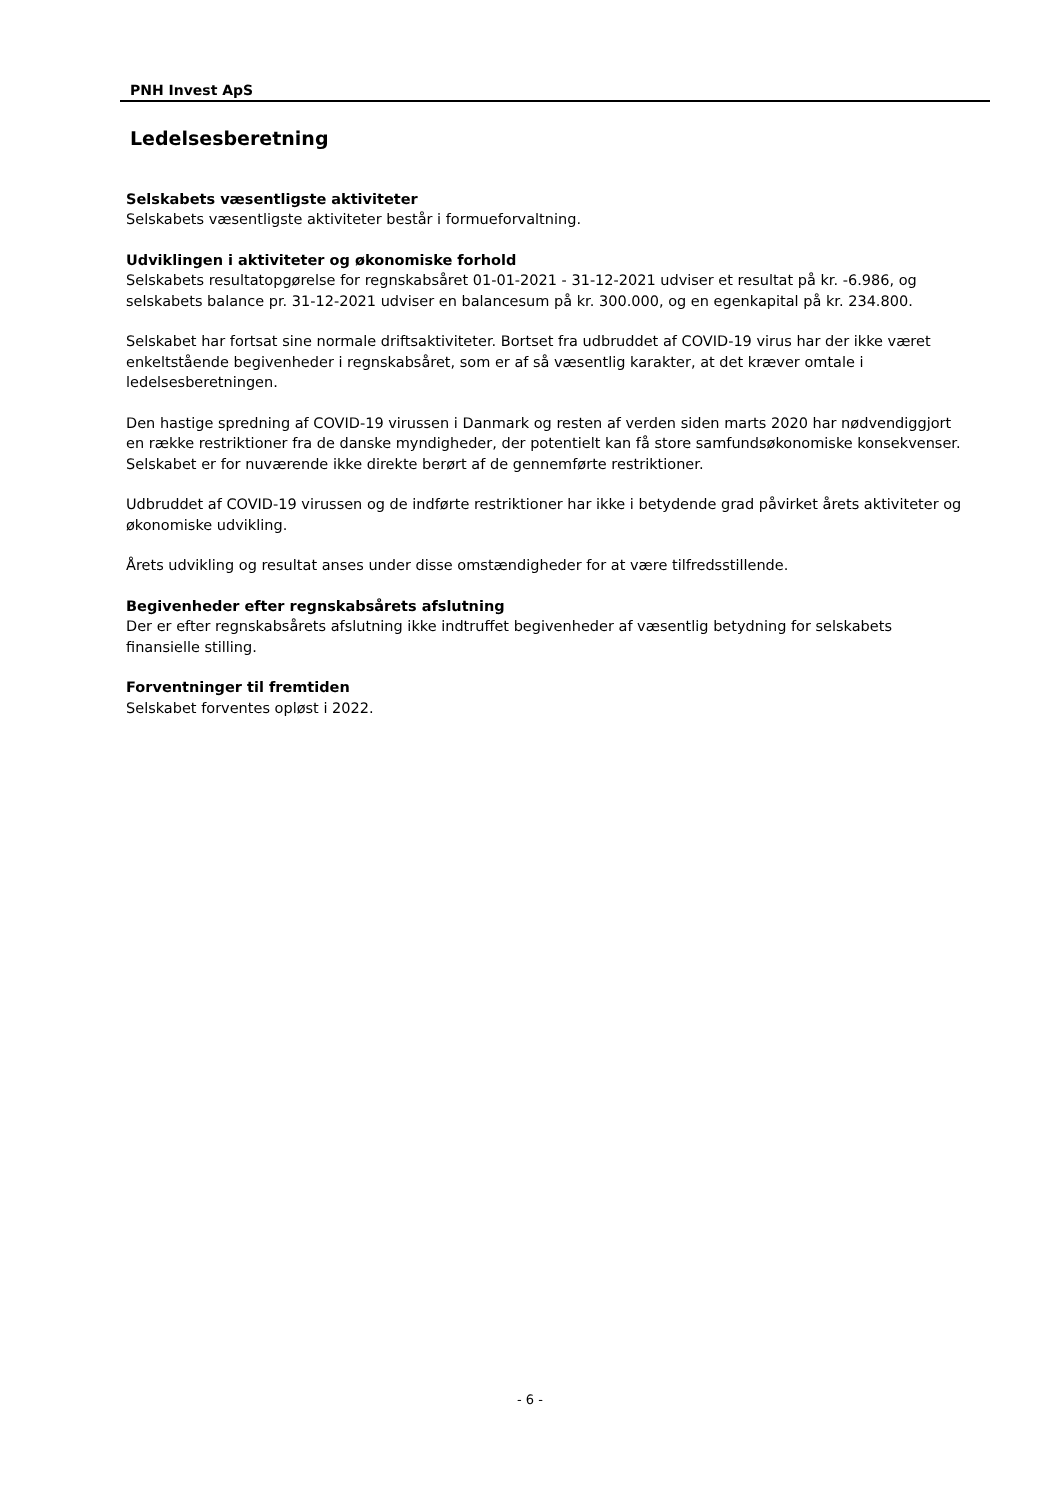PNH Invest ApS
Ledelsesberetning
Selskabets væsentligste aktiviteter
Selskabets væsentligste aktiviteter består i formueforvaltning.
Udviklingen i aktiviteter og økonomiske forhold
Selskabets resultatopgørelse for regnskabsåret 01-01-2021 - 31-12-2021 udviser et resultat på kr. -6.986, og selskabets balance pr. 31-12-2021 udviser en balancesum på kr. 300.000, og en egenkapital på kr. 234.800.
Selskabet har fortsat sine normale driftsaktiviteter. Bortset fra udbruddet af COVID-19 virus har der ikke været enkeltstående begivenheder i regnskabsåret, som er af så væsentlig karakter, at det kræver omtale i ledelsesberetningen.
Den hastige spredning af COVID-19 virussen i Danmark og resten af verden siden marts 2020 har nødvendiggjort en række restriktioner fra de danske myndigheder, der potentielt kan få store samfundsøkonomiske konsekvenser. Selskabet er for nuværende ikke direkte berørt af de gennemførte restriktioner.
Udbruddet af COVID-19 virussen og de indførte restriktioner har ikke i betydende grad påvirket årets aktiviteter og økonomiske udvikling.
Årets udvikling og resultat anses under disse omstændigheder for at være tilfredsstillende.
Begivenheder efter regnskabsårets afslutning
Der er efter regnskabsårets afslutning ikke indtruffet begivenheder af væsentlig betydning for selskabets finansielle stilling.
Forventninger til fremtiden
Selskabet forventes opløst i 2022.
- 6 -